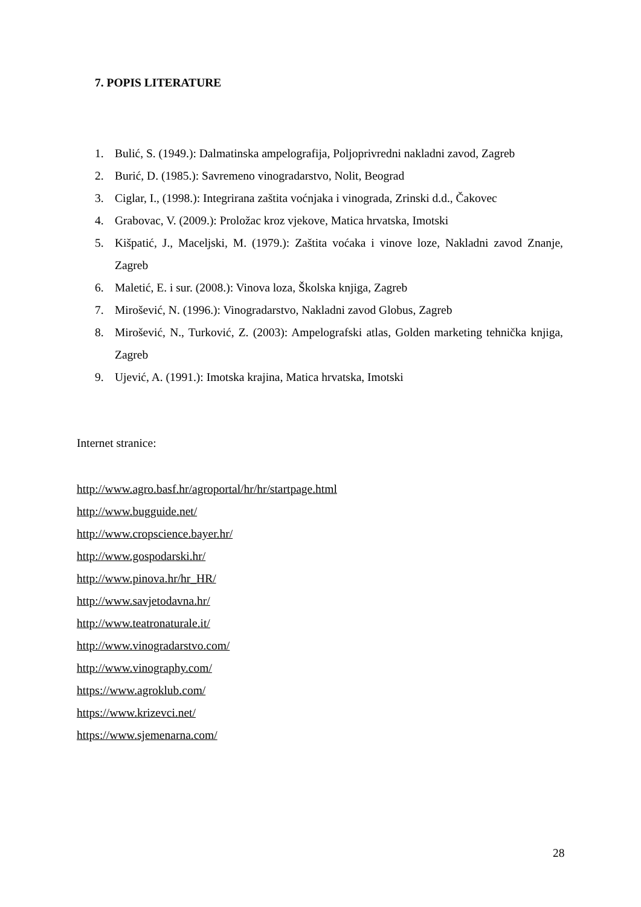7. POPIS LITERATURE
1. Bulić, S. (1949.): Dalmatinska ampelografija, Poljoprivredni nakladni zavod, Zagreb
2. Burić, D. (1985.): Savremeno vinogradarstvo, Nolit, Beograd
3. Ciglar, I., (1998.): Integrirana zaštita voćnjaka i vinograda, Zrinski d.d., Čakovec
4. Grabovac, V. (2009.): Proložac kroz vjekove, Matica hrvatska, Imotski
5. Kišpatić, J., Maceljski, M. (1979.): Zaštita voćaka i vinove loze, Nakladni zavod Znanje, Zagreb
6. Maletić, E. i sur. (2008.): Vinova loza, Školska knjiga, Zagreb
7. Mirošević, N. (1996.): Vinogradarstvo, Nakladni zavod Globus, Zagreb
8. Mirošević, N., Turković, Z. (2003): Ampelografski atlas, Golden marketing tehnička knjiga, Zagreb
9. Ujević, A. (1991.): Imotska krajina, Matica hrvatska, Imotski
Internet stranice:
http://www.agro.basf.hr/agroportal/hr/hr/startpage.html
http://www.bugguide.net/
http://www.cropscience.bayer.hr/
http://www.gospodarski.hr/
http://www.pinova.hr/hr_HR/
http://www.savjetodavna.hr/
http://www.teatronaturale.it/
http://www.vinogradarstvo.com/
http://www.vinography.com/
https://www.agroklub.com/
https://www.krizevci.net/
https://www.sjemenarna.com/
28